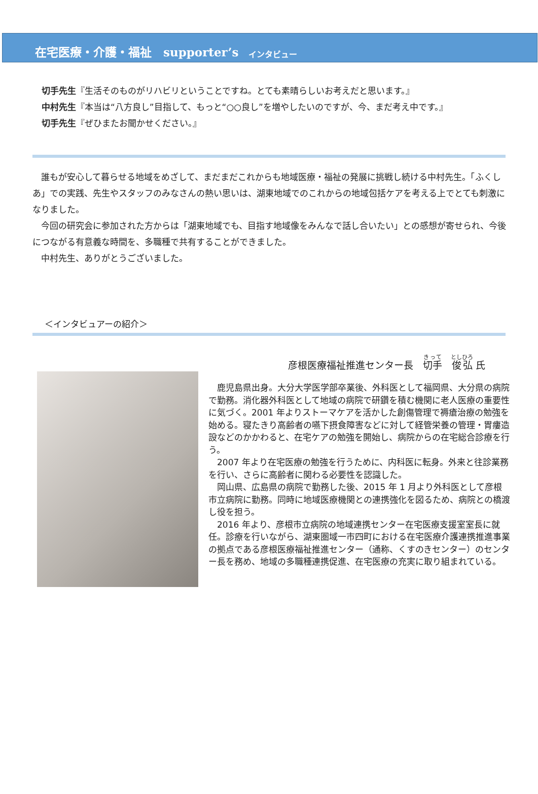在宅医療・介護・福祉　supporter’s インタビュー
切手先生『生活そのものがリハビリということですね。とても素晴らしいお考えだと思います。』
中村先生『本当は“八方良し”目指して、もっと“○○良し”を増やしたいのですが、今、まだ考え中です。』
切手先生『ぜひまたお聞かせください。』
　誰もが安心して暮らせる地域をめざして、まだまだこれからも地域医療・福祉の発展に挑戦し続ける中村先生。「ふくしあ」での実践、先生やスタッフのみなさんの熱い思いは、湖東地域でのこれからの地域包括ケアを考える上でとても刺激になりました。
　今回の研究会に参加された方からは「湖東地域でも、目指す地域像をみんなで話し合いたい」との感想が寄せられ、今後につながる有意義な時間を、多職種で共有することができました。
　中村先生、ありがとうございました。
＜インタビュアーの紹介＞
彦根医療福祉推進センター長　切手　俊弘 氏
　鹿児島県出身。大分大学医学部卒業後、外科医として福岡県、大分県の病院で勤務。消化器外科医として地域の病院で研鑽を積む機関に老人医療の重要性に気づく。2001 年よりストーマケアを活かした創傷管理で褥瘡治療の勉強を始める。寝たきり高齢者の嚥下摂食障害などに対して経管栄養の管理・胃瘻造設などのかかわると、在宅ケアの勉強を開始し、病院からの在宅総合診療を行う。
　2007 年より在宅医療の勉強を行うために、内科医に転身。外来と往診業務を行い、さらに高齢者に関わる必要性を認識した。
　岡山県、広島県の病院で勤務した後、2015 年 1 月より外科医として彦根市立病院に勤務。同時に地域医療機関との連携強化を図るため、病院との橋渡し役を担う。
　2016 年より、彦根市立病院の地域連携センター在宅医療支援室室長に就任。診療を行いながら、湖東圏域一市四町における在宅医療介護連携推進事業の拠点である彦根医療福祉推進センター（通称、くすのきセンター）のセンター長を務め、地域の多職種連携促進、在宅医療の充実に取り組まれている。